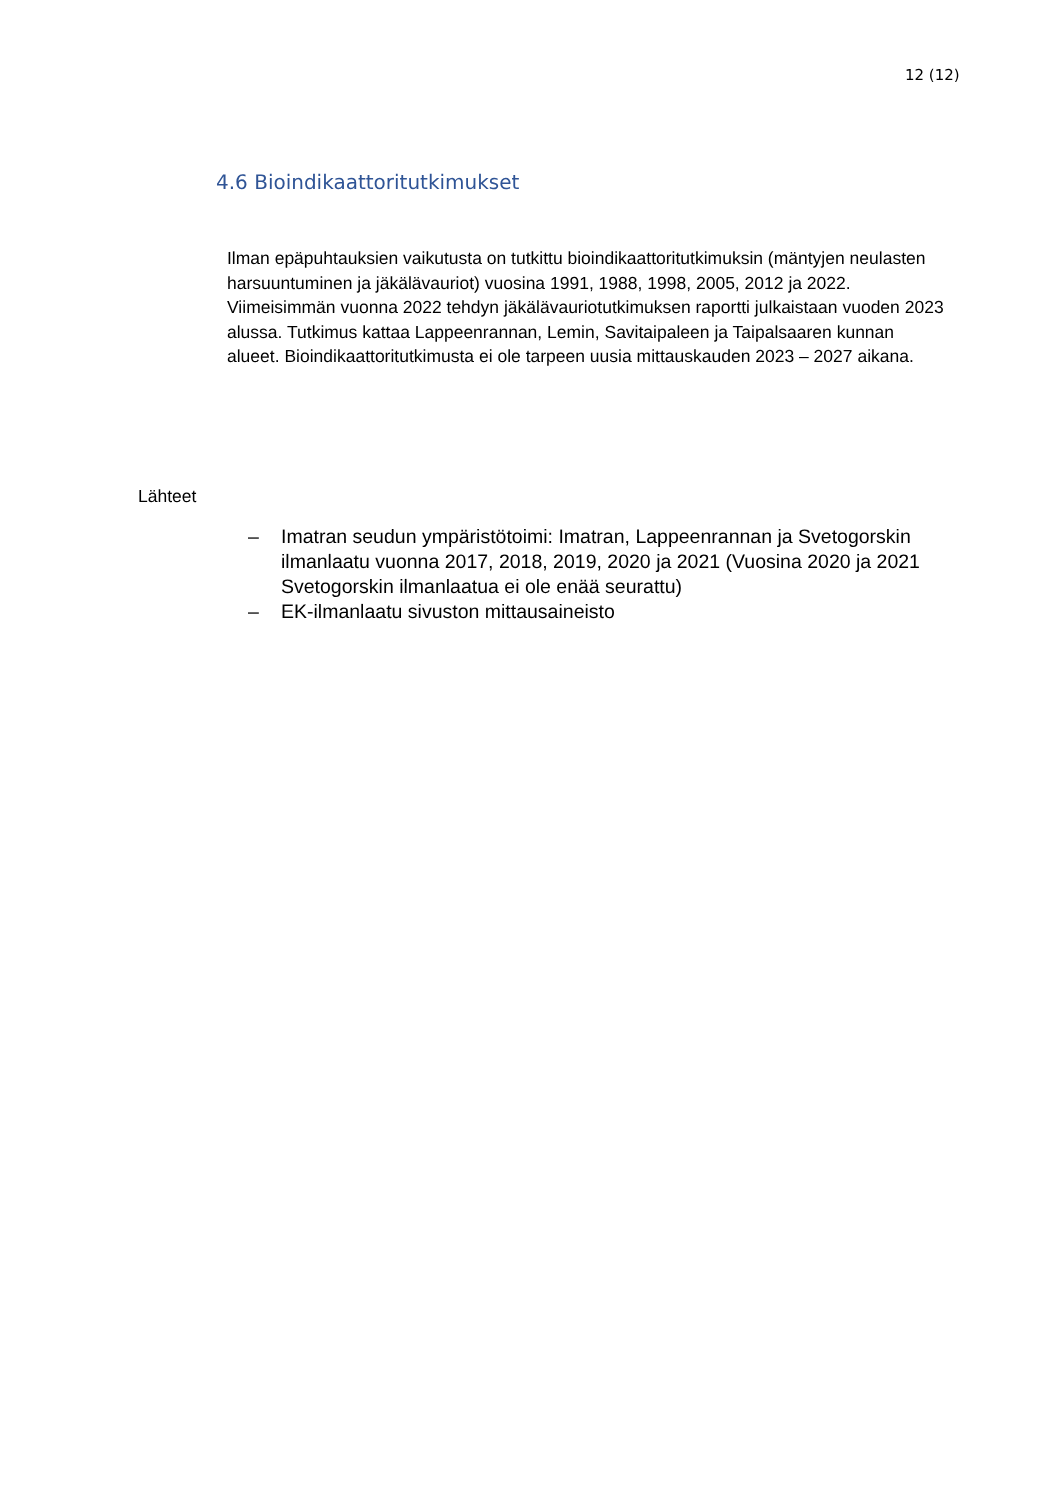12 (12)
4.6 Bioindikaattoritutkimukset
Ilman epäpuhtauksien vaikutusta on tutkittu bioindikaattoritutkimuksin (mäntyjen neulasten harsuuntuminen ja jäkälävauriot) vuosina 1991, 1988, 1998, 2005, 2012 ja 2022. Viimeisimmän vuonna 2022 tehdyn jäkälävauriotutkimuksen raportti julkaistaan vuoden 2023 alussa. Tutkimus kattaa Lappeenrannan, Lemin, Savitaipaleen ja Taipalsaaren kunnan alueet. Bioindikaattoritutkimusta ei ole tarpeen uusia mittauskauden 2023 – 2027 aikana.
Lähteet
– Imatran seudun ympäristötoimi: Imatran, Lappeenrannan ja Svetogorskin ilmanlaatu vuonna 2017, 2018, 2019, 2020 ja 2021 (Vuosina 2020 ja 2021 Svetogorskin ilmanlaatua ei ole enää seurattu)
– EK-ilmanlaatu sivuston mittausaineisto